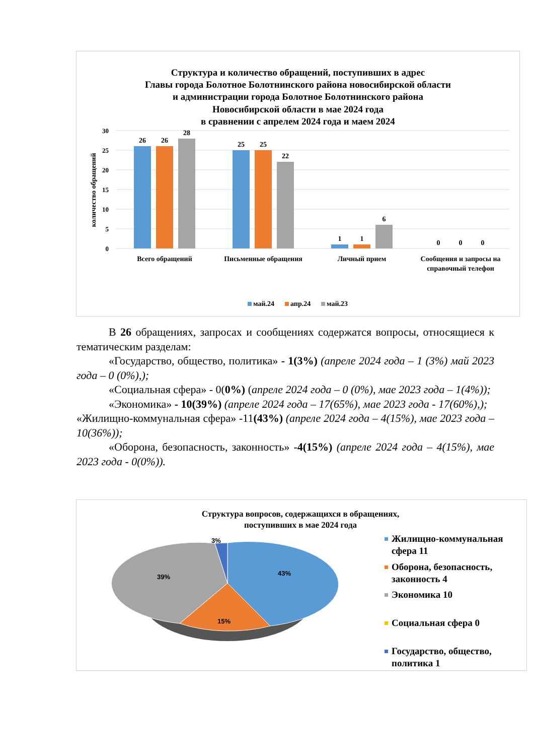Структура и количество обращений, поступивших в адрес
Главы города Болотное Болотнинского района новосибирской области
и администрации города Болотное Болотнинского района
Новосибирской области в мае 2024 года
в сравнении с апрелем 2024 года и маем 2024
30
25
20
15
10
5
0
количество обращений
26
26
28
25
25
22
1
1
6
0
0
0
Всего обращений
Письменные обращения
Личный прием
Сообщения и запросы на
справочный телефон
май.24
апр.24
май.23
В 26 обращениях, запросах и сообщениях содержатся вопросы, относящиеся к тематическим разделам:
«Государство, общество, политика» - 1(3%) (апреле 2024 года – 1 (3%) май 2023 года – 0 (0%),);
«Социальная сфера» - 0(0%) (апреле 2024 года – 0 (0%), мае 2023 года – 1(4%));
«Экономика» - 10(39%) (апреле 2024 года – 17(65%), мае 2023 года - 17(60%),);
«Жилищно-коммунальная сфера» -11(43%) (апреле 2024 года – 4(15%), мае 2023 года –10(36%));
«Оборона, безопасность, законность» -4(15%) (апреле 2024 года – 4(15%), мае 2023 года - 0(0%)).
Структура вопросов, содержащихся в обращениях,
поступивших в мае 2024 года
43%
15%
39%
3%
Жилищно-коммунальная
сфера 11
Оборона, безопасность,
законность 4
Экономика 10
Социальная сфера 0
Государство, общество,
политика 1